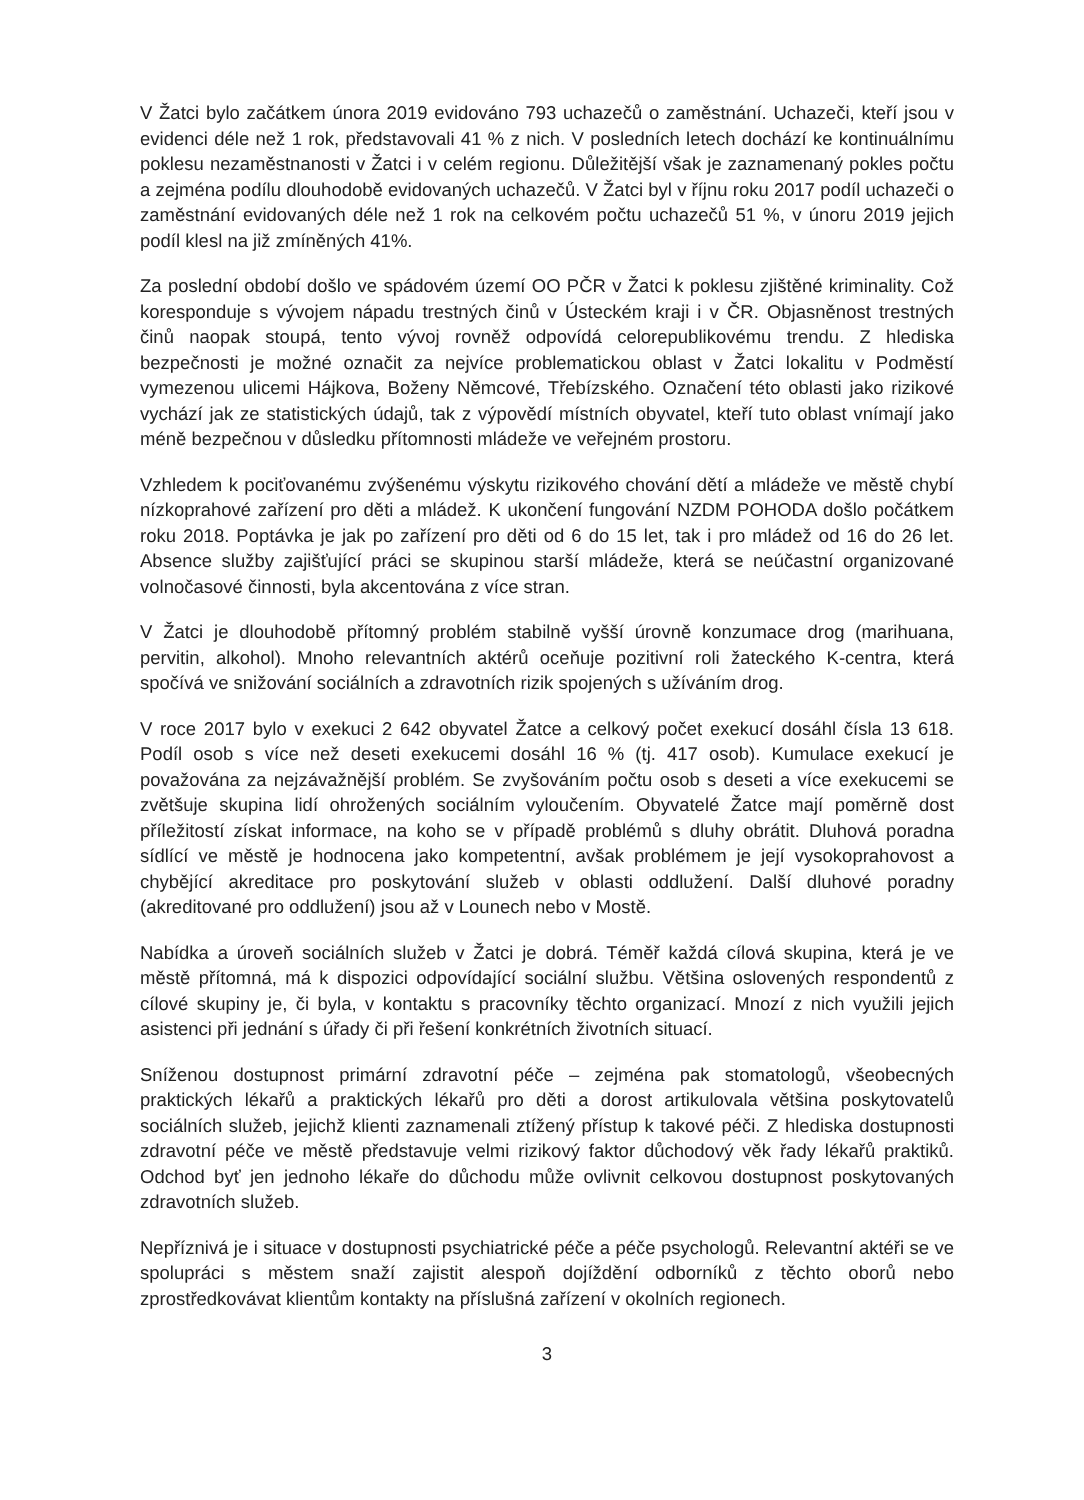V Žatci bylo začátkem února 2019 evidováno 793 uchazečů o zaměstnání. Uchazeči, kteří jsou v evidenci déle než 1 rok, představovali 41 % z nich. V posledních letech dochází ke kontinuálnímu poklesu nezaměstnanosti v Žatci i v celém regionu. Důležitější však je zaznamenaný pokles počtu a zejména podílu dlouhodobě evidovaných uchazečů. V Žatci byl v říjnu roku 2017 podíl uchazeči o zaměstnání evidovaných déle než 1 rok na celkovém počtu uchazečů 51 %, v únoru 2019 jejich podíl klesl na již zmíněných 41%.
Za poslední období došlo ve spádovém území OO PČR v Žatci k poklesu zjištěné kriminality. Což koresponduje s vývojem nápadu trestných činů v Ústeckém kraji i v ČR. Objasněnost trestných činů naopak stoupá, tento vývoj rovněž odpovídá celorepublikovému trendu. Z hlediska bezpečnosti je možné označit za nejvíce problematickou oblast v Žatci lokalitu v Podměstí vymezenou ulicemi Hájkova, Boženy Němcové, Třebízského. Označení této oblasti jako rizikové vychází jak ze statistických údajů, tak z výpovědí místních obyvatel, kteří tuto oblast vnímají jako méně bezpečnou v důsledku přítomnosti mládeže ve veřejném prostoru.
Vzhledem k pociťovanému zvýšenému výskytu rizikového chování dětí a mládeže ve městě chybí nízkoprahové zařízení pro děti a mládež. K ukončení fungování NZDM POHODA došlo počátkem roku 2018. Poptávka je jak po zařízení pro děti od 6 do 15 let, tak i pro mládež od 16 do 26 let. Absence služby zajišťující práci se skupinou starší mládeže, která se neúčastní organizované volnočasové činnosti, byla akcentována z více stran.
V Žatci je dlouhodobě přítomný problém stabilně vyšší úrovně konzumace drog (marihuana, pervitin, alkohol). Mnoho relevantních aktérů oceňuje pozitivní roli žateckého K-centra, která spočívá ve snižování sociálních a zdravotních rizik spojených s užíváním drog.
V roce 2017 bylo v exekuci 2 642 obyvatel Žatce a celkový počet exekucí dosáhl čísla 13 618. Podíl osob s více než deseti exekucemi dosáhl 16 % (tj. 417 osob). Kumulace exekucí je považována za nejzávažnější problém. Se zvyšováním počtu osob s deseti a více exekucemi se zvětšuje skupina lidí ohrožených sociálním vyloučením. Obyvatelé Žatce mají poměrně dost příležitostí získat informace, na koho se v případě problémů s dluhy obrátit. Dluhová poradna sídlící ve městě je hodnocena jako kompetentní, avšak problémem je její vysokoprahovost a chybějící akreditace pro poskytování služeb v oblasti oddlužení. Další dluhové poradny (akreditované pro oddlužení) jsou až v Lounech nebo v Mostě.
Nabídka a úroveň sociálních služeb v Žatci je dobrá. Téměř každá cílová skupina, která je ve městě přítomná, má k dispozici odpovídající sociální službu. Většina oslovených respondentů z cílové skupiny je, či byla, v kontaktu s pracovníky těchto organizací. Mnozí z nich využili jejich asistenci při jednání s úřady či při řešení konkrétních životních situací.
Sníženou dostupnost primární zdravotní péče – zejména pak stomatologů, všeobecných praktických lékařů a praktických lékařů pro děti a dorost artikulovala většina poskytovatelů sociálních služeb, jejichž klienti zaznamenali ztížený přístup k takové péči. Z hlediska dostupnosti zdravotní péče ve městě představuje velmi rizikový faktor důchodový věk řady lékařů praktiků. Odchod byť jen jednoho lékaře do důchodu může ovlivnit celkovou dostupnost poskytovaných zdravotních služeb.
Nepříznivá je i situace v dostupnosti psychiatrické péče a péče psychologů. Relevantní aktéři se ve spolupráci s městem snaží zajistit alespoň dojíždění odborníků z těchto oborů nebo zprostředkovávat klientům kontakty na příslušná zařízení v okolních regionech.
3